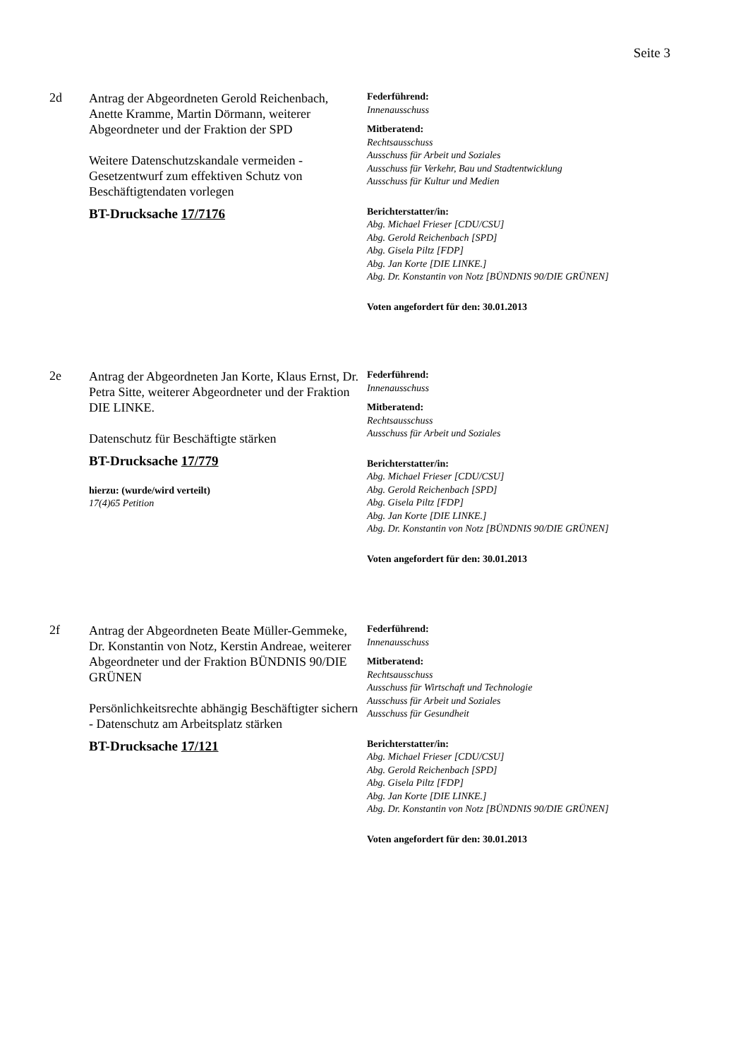Seite 3
2d
Antrag der Abgeordneten Gerold Reichenbach, Anette Kramme, Martin Dörmann, weiterer Abgeordneter und der Fraktion der SPD
Weitere Datenschutzskandale vermeiden - Gesetzentwurf zum effektiven Schutz von Beschäftigtendaten vorlegen
BT-Drucksache 17/7176
Federführend:
Innenausschuss
Mitberatend:
Rechtsausschuss
Ausschuss für Arbeit und Soziales
Ausschuss für Verkehr, Bau und Stadtentwicklung
Ausschuss für Kultur und Medien
Berichterstatter/in:
Abg. Michael Frieser [CDU/CSU]
Abg. Gerold Reichenbach [SPD]
Abg. Gisela Piltz [FDP]
Abg. Jan Korte [DIE LINKE.]
Abg. Dr. Konstantin von Notz [BÜNDNIS 90/DIE GRÜNEN]
Voten angefordert für den: 30.01.2013
2e
Antrag der Abgeordneten Jan Korte, Klaus Ernst, Dr. Petra Sitte, weiterer Abgeordneter und der Fraktion DIE LINKE.
Datenschutz für Beschäftigte stärken
BT-Drucksache 17/779
hierzu: (wurde/wird verteilt)
17(4)65 Petition
Federführend:
Innenausschuss
Mitberatend:
Rechtsausschuss
Ausschuss für Arbeit und Soziales
Berichterstatter/in:
Abg. Michael Frieser [CDU/CSU]
Abg. Gerold Reichenbach [SPD]
Abg. Gisela Piltz [FDP]
Abg. Jan Korte [DIE LINKE.]
Abg. Dr. Konstantin von Notz [BÜNDNIS 90/DIE GRÜNEN]
Voten angefordert für den: 30.01.2013
2f
Antrag der Abgeordneten Beate Müller-Gemmeke, Dr. Konstantin von Notz, Kerstin Andreae, weiterer Abgeordneter und der Fraktion BÜNDNIS 90/DIE GRÜNEN
Persönlichkeitsrechte abhängig Beschäftigter sichern - Datenschutz am Arbeitsplatz stärken
BT-Drucksache 17/121
Federführend:
Innenausschuss
Mitberatend:
Rechtsausschuss
Ausschuss für Wirtschaft und Technologie
Ausschuss für Arbeit und Soziales
Ausschuss für Gesundheit
Berichterstatter/in:
Abg. Michael Frieser [CDU/CSU]
Abg. Gerold Reichenbach [SPD]
Abg. Gisela Piltz [FDP]
Abg. Jan Korte [DIE LINKE.]
Abg. Dr. Konstantin von Notz [BÜNDNIS 90/DIE GRÜNEN]
Voten angefordert für den: 30.01.2013